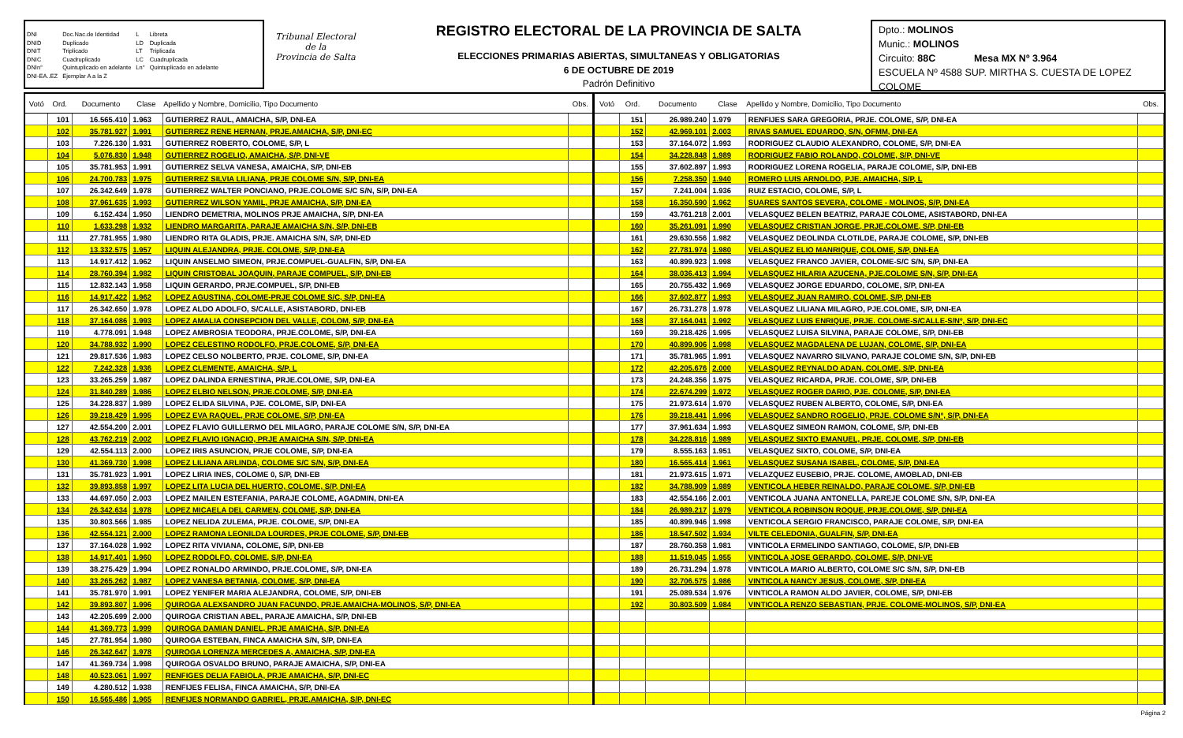| DNI | Doc.Nac.de Identidad | L | Libreta |
| DNID | Duplicado | LD | Duplicada |
| DNIT | Triplicado | LT | Triplicada |
| DNIC | Cuadruplicado | LC | Cuadruplicada |
| DNIn° | Quintuplicado en adelante | Ln° | Quintuplicado en adelante |
| DNI-EA..EZ | Ejemplar A a la Z | | |
Tribunal Electoral
de la
Provincia de Salta
REGISTRO ELECTORAL DE LA PROVINCIA DE SALTA
ELECCIONES PRIMARIAS ABIERTAS, SIMULTANEAS Y OBLIGATORIAS
6 DE OCTUBRE DE 2019
Padrón Definitivo
Dpto.: MOLINOS
Munic.: MOLINOS
Circuito: 88C Mesa MX Nº 3.964
ESCUELA Nº 4588 SUP. MIRTHA S. CUESTA DE LOPEZ COLOME
| Votó | Ord. | Documento | Clase | Apellido y Nombre, Domicilio, Tipo Documento | Obs. |
| --- | --- | --- | --- | --- | --- |
| | 101 | 16.565.410 | 1.963 | GUTIERREZ RAUL, AMAICHA, S/P, DNI-EA | |
| | 102 | 35.781.927 | 1.991 | GUTIERREZ RENE HERNAN, PRJE.AMAICHA, S/P, DNI-EC | |
| | 103 | 7.226.130 | 1.931 | GUTIERREZ ROBERTO, COLOME, S/P, L | |
| | 104 | 5.076.830 | 1.948 | GUTIERREZ ROGELIO, AMAICHA, S/P, DNI-VE | |
| | 105 | 35.781.953 | 1.991 | GUTIERREZ SELVA VANESA, AMAICHA, S/P, DNI-EB | |
| | 106 | 24.700.783 | 1.975 | GUTIERREZ SILVIA LILIANA, PRJE COLOME S/N, S/P, DNI-EA | |
| | 107 | 26.342.649 | 1.978 | GUTIERREZ WALTER PONCIANO, PRJE.COLOME S/C S/N, S/P, DNI-EA | |
| | 108 | 37.961.635 | 1.993 | GUTIERREZ WILSON YAMIL, PRJE AMAICHA, S/P, DNI-EA | |
| | 109 | 6.152.434 | 1.950 | LIENDRO DEMETRIA, MOLINOS PRJE AMAICHA, S/P, DNI-EA | |
| | 110 | 1.633.298 | 1.932 | LIENDRO MARGARITA, PARAJE AMAICHA S/N, S/P, DNI-EB | |
| | 111 | 27.781.955 | 1.980 | LIENDRO RITA GLADIS, PRJE. AMAICHA S/N, S/P, DNI-ED | |
| | 112 | 13.332.575 | 1.957 | LIQUIN ALEJANDRA, PRJE. COLOME, S/P, DNI-EA | |
| | 113 | 14.917.412 | 1.962 | LIQUIN ANSELMO SIMEON, PRJE.COMPUEL-GUALFIN, S/P, DNI-EA | |
| | 114 | 28.760.394 | 1.982 | LIQUIN CRISTOBAL JOAQUIN, PARAJE COMPUEL, S/P, DNI-EB | |
| | 115 | 12.832.143 | 1.958 | LIQUIN GERARDO, PRJE.COMPUEL, S/P, DNI-EB | |
| | 116 | 14.917.422 | 1.962 | LOPEZ AGUSTINA, COLOME-PRJE COLOME S/C, S/P, DNI-EA | |
| | 117 | 26.342.650 | 1.978 | LOPEZ ALDO ADOLFO, S/CALLE, ASISTABORD, DNI-EB | |
| | 118 | 37.164.086 | 1.993 | LOPEZ AMALIA CONSEPCION DEL VALLE, COLOM, S/P, DNI-EA | |
| | 119 | 4.778.091 | 1.948 | LOPEZ AMBROSIA TEODORA, PRJE.COLOME, S/P, DNI-EA | |
| | 120 | 34.788.932 | 1.990 | LOPEZ CELESTINO RODOLFO, PRJE.COLOME, S/P, DNI-EA | |
| | 121 | 29.817.536 | 1.983 | LOPEZ CELSO NOLBERTO, PRJE. COLOME, S/P, DNI-EA | |
| | 122 | 7.242.328 | 1.936 | LOPEZ CLEMENTE, AMAICHA, S/P, L | |
| | 123 | 33.265.259 | 1.987 | LOPEZ DALINDA ERNESTINA, PRJE.COLOME, S/P, DNI-EA | |
| | 124 | 31.840.289 | 1.986 | LOPEZ ELBIO NELSON, PRJE.COLOME, S/P, DNI-EA | |
| | 125 | 34.228.837 | 1.989 | LOPEZ ELIDA SILVINA, PJE. COLOME, S/P, DNI-EA | |
| | 126 | 39.218.429 | 1.995 | LOPEZ EVA RAQUEL, PRJE COLOME, S/P, DNI-EA | |
| | 127 | 42.554.200 | 2.001 | LOPEZ FLAVIO GUILLERMO DEL MILAGRO, PARAJE COLOME S/N, S/P, DNI-EA | |
| | 128 | 43.762.219 | 2.002 | LOPEZ FLAVIO IGNACIO, PRJE AMAICHA S/N, S/P, DNI-EA | |
| | 129 | 42.554.113 | 2.000 | LOPEZ IRIS ASUNCION, PRJE COLOME, S/P, DNI-EA | |
| | 130 | 41.369.730 | 1.998 | LOPEZ LILIANA ARLINDA, COLOME S/C S/N, S/P, DNI-EA | |
| | 131 | 35.781.923 | 1.991 | LOPEZ LIRIA INES, COLOME 0, S/P, DNI-EB | |
| | 132 | 39.893.858 | 1.997 | LOPEZ LITA LUCIA DEL HUERTO, COLOME, S/P, DNI-EA | |
| | 133 | 44.697.050 | 2.003 | LOPEZ MAILEN ESTEFANIA, PARAJE COLOME, AGADMIN, DNI-EA | |
| | 134 | 26.342.634 | 1.978 | LOPEZ MICAELA DEL CARMEN, COLOME, S/P, DNI-EA | |
| | 135 | 30.803.566 | 1.985 | LOPEZ NELIDA ZULEMA, PRJE. COLOME, S/P, DNI-EA | |
| | 136 | 42.554.121 | 2.000 | LOPEZ RAMONA LEONILDA LOURDES, PRJE COLOME, S/P, DNI-EB | |
| | 137 | 37.164.028 | 1.992 | LOPEZ RITA VIVIANA, COLOME, S/P, DNI-EB | |
| | 138 | 14.917.401 | 1.960 | LOPEZ RODOLFO, COLOME, S/P, DNI-EA | |
| | 139 | 38.275.429 | 1.994 | LOPEZ RONALDO ARMINDO, PRJE.COLOME, S/P, DNI-EA | |
| | 140 | 33.265.262 | 1.987 | LOPEZ VANESA BETANIA, COLOME, S/P, DNI-EA | |
| | 141 | 35.781.970 | 1.991 | LOPEZ YENIFER MARIA ALEJANDRA, COLOME, S/P, DNI-EB | |
| | 142 | 39.893.807 | 1.996 | QUIROGA ALEXSANDRO JUAN FACUNDO, PRJE.AMAICHA-MOLINOS, S/P, DNI-EA | |
| | 143 | 42.205.699 | 2.000 | QUIROGA CRISTIAN ABEL, PARAJE AMAICHA, S/P, DNI-EB | |
| | 144 | 41.369.773 | 1.999 | QUIROGA DAMIAN DANIEL, PRJE AMAICHA, S/P, DNI-EA | |
| | 145 | 27.781.954 | 1.980 | QUIROGA ESTEBAN, FINCA AMAICHA S/N, S/P, DNI-EA | |
| | 146 | 26.342.647 | 1.978 | QUIROGA LORENZA MERCEDES A, AMAICHA, S/P, DNI-EA | |
| | 147 | 41.369.734 | 1.998 | QUIROGA OSVALDO BRUNO, PARAJE AMAICHA, S/P, DNI-EA | |
| | 148 | 40.523.061 | 1.997 | RENFIGES DELIA FABIOLA, PRJE AMAICHA, S/P, DNI-EC | |
| | 149 | 4.280.512 | 1.938 | RENFIJES FELISA, FINCA AMAICHA, S/P, DNI-EA | |
| | 150 | 16.565.486 | 1.965 | RENFIJES NORMANDO GABRIEL, PRJE.AMAICHA, S/P, DNI-EC | |
| Votó | Ord. | Documento | Clase | Apellido y Nombre, Domicilio, Tipo Documento | Obs. |
| --- | --- | --- | --- | --- | --- |
| | 151 | 26.989.240 | 1.979 | RENFIJES SARA GREGORIA, PRJE. COLOME, S/P, DNI-EA | |
| | 152 | 42.969.101 | 2.003 | RIVAS SAMUEL EDUARDO, S/N, OFMM, DNI-EA | |
| | 153 | 37.164.072 | 1.993 | RODRIGUEZ CLAUDIO ALEXANDRO, COLOME, S/P, DNI-EA | |
| | 154 | 34.228.848 | 1.989 | RODRIGUEZ FABIO ROLANDO, COLOME, S/P, DNI-VE | |
| | 155 | 37.602.897 | 1.993 | RODRIGUEZ LORENA ROGELIA, PARAJE COLOME, S/P, DNI-EB | |
| | 156 | 7.258.350 | 1.940 | ROMERO LUIS ARNOLDO, PJE. AMAICHA, S/P, L | |
| | 157 | 7.241.004 | 1.936 | RUIZ ESTACIO, COLOME, S/P, L | |
| | 158 | 16.350.590 | 1.962 | SUARES SANTOS SEVERA, COLOME - MOLINOS, S/P, DNI-EA | |
| | 159 | 43.761.218 | 2.001 | VELASQUEZ BELEN BEATRIZ, PARAJE COLOME, ASISTABORD, DNI-EA | |
| | 160 | 35.261.091 | 1.990 | VELASQUEZ CRISTIAN JORGE, PRJE.COLOME, S/P, DNI-EB | |
| | 161 | 29.630.556 | 1.982 | VELASQUEZ DEOLINDA CLOTILDE, PARAJE COLOME, S/P, DNI-EB | |
| | 162 | 27.781.974 | 1.980 | VELASQUEZ ELIO MANRIQUE, COLOME, S/P, DNI-EA | |
| | 163 | 40.899.923 | 1.998 | VELASQUEZ FRANCO JAVIER, COLOME-S/C S/N, S/P, DNI-EA | |
| | 164 | 38.036.413 | 1.994 | VELASQUEZ HILARIA AZUCENA, PJE.COLOME S/N, S/P, DNI-EA | |
| | 165 | 20.755.432 | 1.969 | VELASQUEZ JORGE EDUARDO, COLOME, S/P, DNI-EA | |
| | 166 | 37.602.877 | 1.993 | VELASQUEZ JUAN RAMIRO, COLOME, S/P, DNI-EB | |
| | 167 | 26.731.278 | 1.978 | VELASQUEZ LILIANA MILAGRO, PJE.COLOME, S/P, DNI-EA | |
| | 168 | 37.164.041 | 1.992 | VELASQUEZ LUIS ENRIQUE, PRJE. COLOME-S/CALLE-S/Nº, S/P, DNI-EC | |
| | 169 | 39.218.426 | 1.995 | VELASQUEZ LUISA SILVINA, PARAJE COLOME, S/P, DNI-EB | |
| | 170 | 40.899.906 | 1.998 | VELASQUEZ MAGDALENA DE LUJAN, COLOME, S/P, DNI-EA | |
| | 171 | 35.781.965 | 1.991 | VELASQUEZ NAVARRO SILVANO, PARAJE COLOME S/N, S/P, DNI-EB | |
| | 172 | 42.205.676 | 2.000 | VELASQUEZ REYNALDO ADAN, COLOME, S/P, DNI-EA | |
| | 173 | 24.248.356 | 1.975 | VELASQUEZ RICARDA, PRJE. COLOME, S/P, DNI-EB | |
| | 174 | 22.674.299 | 1.972 | VELASQUEZ ROGER DARIO, PJE. COLOME, S/P, DNI-EA | |
| | 175 | 21.973.614 | 1.970 | VELASQUEZ RUBEN ALBERTO, COLOME, S/P, DNI-EA | |
| | 176 | 39.218.441 | 1.996 | VELASQUEZ SANDRO ROGELIO, PRJE. COLOME S/Nº, S/P, DNI-EA | |
| | 177 | 37.961.634 | 1.993 | VELASQUEZ SIMEON RAMON, COLOME, S/P, DNI-EB | |
| | 178 | 34.228.816 | 1.989 | VELASQUEZ SIXTO EMANUEL, PRJE. COLOME, S/P, DNI-EB | |
| | 179 | 8.555.163 | 1.951 | VELASQUEZ SIXTO, COLOME, S/P, DNI-EA | |
| | 180 | 16.565.414 | 1.961 | VELASQUEZ SUSANA ISABEL, COLOME, S/P, DNI-EA | |
| | 181 | 21.973.615 | 1.971 | VELAZQUEZ EUSEBIO, PRJE. COLOME, AMOBLAD, DNI-EB | |
| | 182 | 34.788.909 | 1.989 | VENTICOLA HEBER REINALDO, PARAJE COLOME, S/P, DNI-EB | |
| | 183 | 42.554.166 | 2.001 | VENTICOLA JUANA ANTONELLA, PAREJE COLOME S/N, S/P, DNI-EA | |
| | 184 | 26.989.217 | 1.979 | VENTICOLA ROBINSON ROQUE, PRJE.COLOME, S/P, DNI-EA | |
| | 185 | 40.899.946 | 1.998 | VENTICOLA SERGIO FRANCISCO, PARAJE COLOME, S/P, DNI-EA | |
| | 186 | 18.547.502 | 1.934 | VILTE CELEDONIA, GUALFIN, S/P, DNI-EA | |
| | 187 | 28.760.358 | 1.981 | VINTICOLA ERMELINDO SANTIAGO, COLOME, S/P, DNI-EB | |
| | 188 | 11.519.045 | 1.955 | VINTICOLA JOSE GERARDO, COLOME, S/P, DNI-VE | |
| | 189 | 26.731.294 | 1.978 | VINTICOLA MARIO ALBERTO, COLOME S/C S/N, S/P, DNI-EB | |
| | 190 | 32.706.575 | 1.986 | VINTICOLA NANCY JESUS, COLOME, S/P, DNI-EA | |
| | 191 | 25.089.534 | 1.976 | VINTICOLA RAMON ALDO JAVIER, COLOME, S/P, DNI-EB | |
| | 192 | 30.803.509 | 1.984 | VINTICOLA RENZO SEBASTIAN, PRJE. COLOME-MOLINOS, S/P, DNI-EA | |
Página 2